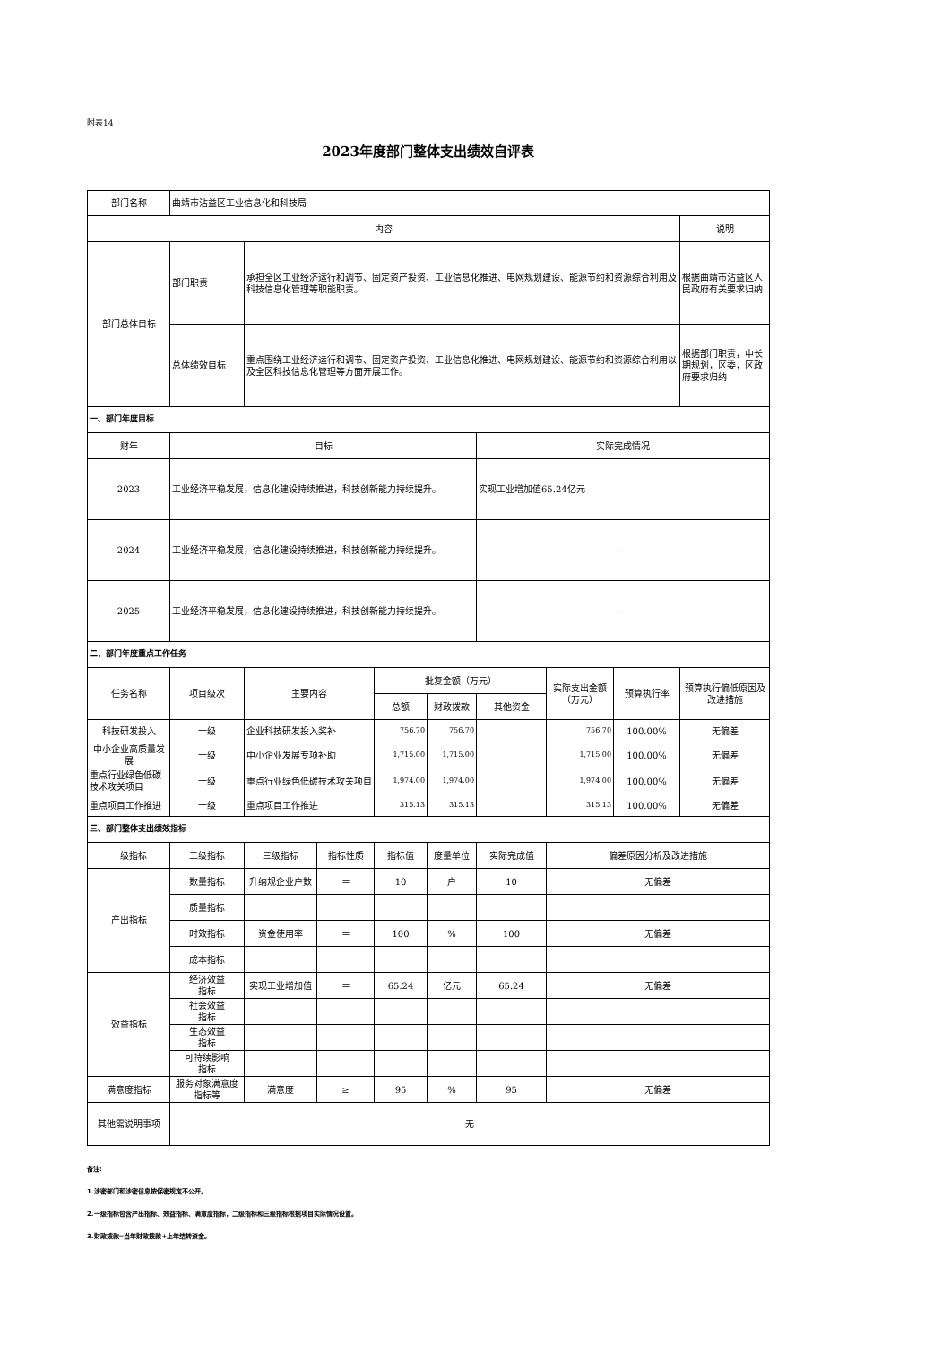附表14
2023年度部门整体支出绩效自评表
| 部门名称 | 曲靖市沾益区工业信息化和科技局 | | | | | | | | |
| 内容 | | | | | | | | | 说明 |
| 部门总体目标 | 部门职责 | 承担全区工业经济运行和调节、固定资产投资、工业信息化推进、电网规划建设、能源节约和资源综合利用及科技信息化管理等职能职责。 | | | | | | | 根据曲靖市沾益区人民政府有关要求归纳 |
| | 总体绩效目标 | 重点围绕工业经济运行和调节、固定资产投资、工业信息化推进、电网规划建设、能源节约和资源综合利用以及全区科技信息化管理等方面开展工作。 | | | | | | | 根据部门职责，中长期规划，区委，区政府要求归纳 |
| 一、部门年度目标 | | | | | | | | | |
| 财年 | 目标 | | | | | 实际完成情况 | | | |
| 2023 | 工业经济平稳发展，信息化建设持续推进，科技创新能力持续提升。 | | | | | 实现工业增加值65.24亿元 | | | |
| 2024 | 工业经济平稳发展，信息化建设持续推进，科技创新能力持续提升。 | | | | | --- | | | |
| 2025 | 工业经济平稳发展，信息化建设持续推进，科技创新能力持续提升。 | | | | | --- | | | |
| 二、部门年度重点工作任务 | | | | | | | | | |
| 任务名称 | 项目级次 | 主要内容 | | 批复金额（万元） | | | 实际支出金额（万元） | 预算执行率 | 预算执行偏低原因及改进措施 |
| | | | | 总额 | 财政拨款 | 其他资金 | | | |
| 科技研发投入 | 一级 | 企业科技研发投入奖补 | | 756.70 | 756.70 | | 756.70 | 100.00% | 无偏差 |
| 中小企业高质量发展 | 一级 | 中小企业发展专项补助 | | 1,715.00 | 1,715.00 | | 1,715.00 | 100.00% | 无偏差 |
| 重点行业绿色低碳技术攻关项目 | 一级 | 重点行业绿色低碳技术攻关项目 | | 1,974.00 | 1,974.00 | | 1,974.00 | 100.00% | 无偏差 |
| 重点项目工作推进 | 一级 | 重点项目工作推进 | | 315.13 | 315.13 | | 315.13 | 100.00% | 无偏差 |
| 三、部门整体支出绩效指标 | | | | | | | | | |
| 一级指标 | 二级指标 | 三级指标 | 指标性质 | 指标值 | 度量单位 | 实际完成值 | 偏差原因分析及改进措施 | | |
| 产出指标 | 数量指标 | 升纳规企业户数 | ＝ | 10 | 户 | 10 | 无偏差 | | |
| | 质量指标 | | | | | | | | |
| | 时效指标 | 资金使用率 | ＝ | 100 | % | 100 | 无偏差 | | |
| | 成本指标 | | | | | | | | |
| 效益指标 | 经济效益 指标 | 实现工业增加值 | ＝ | 65.24 | 亿元 | 65.24 | 无偏差 | | |
| | 社会效益 指标 | | | | | | | | |
| | 生态效益 指标 | | | | | | | | |
| | 可持续影响 指标 | | | | | | | | |
| 满意度指标 | 服务对象满意度指标等 | 满意度 | ≥ | 95 | % | 95 | 无偏差 | | |
| 其他需说明事项 | 无 | | | | | | | | |
备注:
1.涉密部门和涉密信息按保密规定不公开。
2.一级指标包含产出指标、效益指标、满意度指标，二级指标和三级指标根据项目实际情况设置。
3.财政拨款=当年财政拨款+上年结转资金。